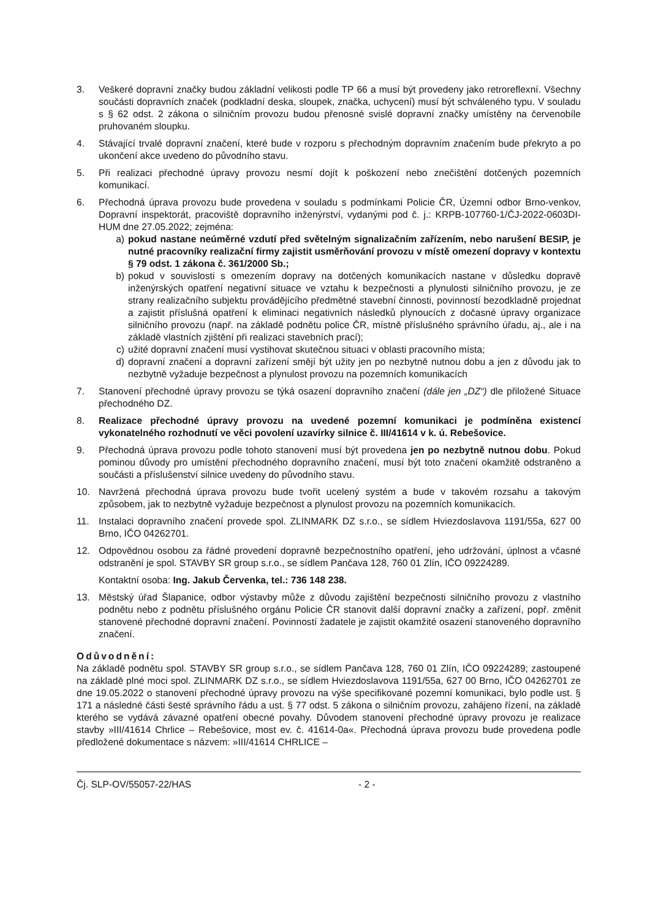3. Veškeré dopravní značky budou základní velikosti podle TP 66 a musí být provedeny jako retroreflexní. Všechny součásti dopravních značek (podkladní deska, sloupek, značka, uchycení) musí být schváleného typu. V souladu s § 62 odst. 2 zákona o silničním provozu budou přenosné svislé dopravní značky umístěny na červenobíle pruhovaném sloupku.
4. Stávající trvalé dopravní značení, které bude v rozporu s přechodným dopravním značením bude překryto a po ukončení akce uvedeno do původního stavu.
5. Při realizaci přechodné úpravy provozu nesmí dojít k poškození nebo znečištění dotčených pozemních komunikací.
6. Přechodná úprava provozu bude provedena v souladu s podmínkami Policie ČR, Územní odbor Brno-venkov, Dopravní inspektorát, pracoviště dopravního inženýrství, vydanými pod č. j.: KRPB-107760-1/ČJ-2022-0603DI-HUM dne 27.05.2022; zejména:
a) pokud nastane neúměrné vzdutí před světelným signalizačním zařízením, nebo narušení BESIP, je nutné pracovníky realizační firmy zajistit usměrňování provozu v místě omezení dopravy v kontextu § 79 odst. 1 zákona č. 361/2000 Sb.;
b) pokud v souvislosti s omezením dopravy na dotčených komunikacích nastane v důsledku dopravě inženýrských opatření negativní situace ve vztahu k bezpečnosti a plynulosti silničního provozu, je ze strany realizačního subjektu provádějícího předmětné stavební činnosti, povinností bezodkladně projednat a zajistit příslušná opatření k eliminaci negativních následků plynoucích z dočasné úpravy organizace silničního provozu (např. na základě podnětu police ČR, místně příslušného správního úřadu, aj., ale i na základě vlastních zjištění při realizaci stavebních prací);
c) užité dopravní značení musí vystihovat skutečnou situaci v oblasti pracovního místa;
d) dopravní značení a dopravní zařízení smějí být užity jen po nezbytně nutnou dobu a jen z důvodu jak to nezbytně vyžaduje bezpečnost a plynulost provozu na pozemních komunikacích
7. Stanovení přechodné úpravy provozu se týká osazení dopravního značení (dále jen „DZ“) dle přiložené Situace přechodného DZ.
8. Realizace přechodné úpravy provozu na uvedené pozemní komunikaci je podmíněna existencí vykonatelného rozhodnutí ve věci povolení uzavírky silnice č. III/41614 v k. ú. Rebešovice.
9. Přechodná úprava provozu podle tohoto stanovení musí být provedena jen po nezbytně nutnou dobu. Pokud pominou důvody pro umístění přechodného dopravního značení, musí být toto značení okamžitě odstraněno a součásti a příslušenství silnice uvedeny do původního stavu.
10. Navržená přechodná úprava provozu bude tvořit ucelený systém a bude v takovém rozsahu a takovým způsobem, jak to nezbytně vyžaduje bezpečnost a plynulost provozu na pozemních komunikacích.
11. Instalaci dopravního značení provede spol. ZLINMARK DZ s.r.o., se sídlem Hviezdoslavova 1191/55a, 627 00 Brno, IČO 04262701.
12. Odpovědnou osobou za řádné provedení dopravně bezpečnostního opatření, jeho udržování, úplnost a včasné odstranění je spol. STAVBY SR group s.r.o., se sídlem Pančava 128, 760 01 Zlín, IČO 09224289.
Kontaktní osoba: Ing. Jakub Červenka, tel.: 736 148 238.
13. Městský úřad Šlapanice, odbor výstavby může z důvodu zajištění bezpečnosti silničního provozu z vlastního podnětu nebo z podnětu příslušného orgánu Policie ČR stanovit další dopravní značky a zařízení, popř. změnit stanovené přechodné dopravní značení. Povinností žadatele je zajistit okamžité osazení stanoveného dopravního značení.
Odůvodnění:
Na základě podnětu spol. STAVBY SR group s.r.o., se sídlem Pančava 128, 760 01 Zlín, IČO 09224289; zastoupené na základě plné moci spol. ZLINMARK DZ s.r.o., se sídlem Hviezdoslavova 1191/55a, 627 00 Brno, IČO 04262701 ze dne 19.05.2022 o stanovení přechodné úpravy provozu na výše specifikované pozemní komunikaci, bylo podle ust. § 171 a následné části šesté správního řádu a ust. § 77 odst. 5 zákona o silničním provozu, zahájeno řízení, na základě kterého se vydává závazné opatření obecné povahy. Důvodem stanovení přechodné úpravy provozu je realizace stavby »III/41614 Chrlice – Rebešovice, most ev. č. 41614-0a«. Přechodná úprava provozu bude provedena podle předložené dokumentace s názvem: »III/41614 CHRLICE –
Čj. SLP-OV/55057-22/HAS - 2 -